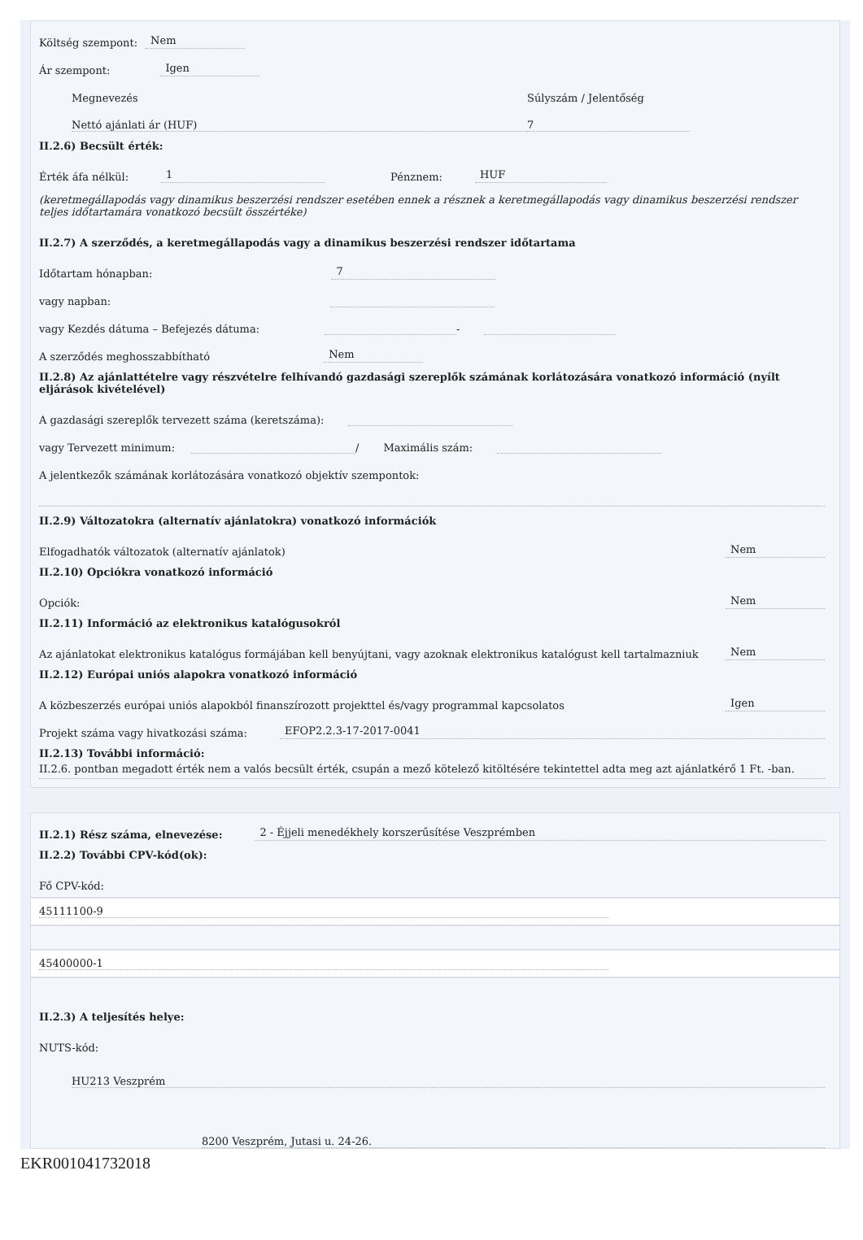Költség szempont: Nem
Ár szempont: Igen
Megnevezés Súlyszám / Jelentőség
Nettó ajánlati ár (HUF) 7
II.2.6) Becsült érték:
Érték áfa nélkül: 1 Pénznem: HUF
(keretmegállapodás vagy dinamikus beszerzési rendszer esetében ennek a résznek a keretmegállapodás vagy dinamikus beszerzési rendszer teljes időtartamára vonatkozó becsült összértéke)
II.2.7) A szerződés, a keretmegállapodás vagy a dinamikus beszerzési rendszer időtartama
Időtartam hónapban: 7
vagy napban:
vagy Kezdés dátuma – Befejezés dátuma: -
A szerződés meghosszabbítható Nem
II.2.8) Az ajánlattételre vagy részvételre felhívandó gazdasági szereplők számának korlátozására vonatkozó információ (nyílt eljárások kivételével)
A gazdasági szereplők tervezett száma (keretszáma):
vagy Tervezett minimum: / Maximális szám:
A jelentkezők számának korlátozására vonatkozó objektív szempontok:
II.2.9) Változatokra (alternatív ajánlatokra) vonatkozó információk
Elfogadhatók változatok (alternatív ajánlatok) Nem
II.2.10) Opciókra vonatkozó információ
Opciók: Nem
II.2.11) Információ az elektronikus katalógusokról
Az ajánlatokat elektronikus katalógus formájában kell benyújtani, vagy azoknak elektronikus katalógust kell tartalmazniuk Nem
II.2.12) Európai uniós alapokra vonatkozó információ
A közbeszerzés európai uniós alapokból finanszírozott projekttel és/vagy programmal kapcsolatos Igen
Projekt száma vagy hivatkozási száma: EFOP2.2.3-17-2017-0041
II.2.13) További információ:
II.2.6. pontban megadott érték nem a valós becsült érték, csupán a mező kötelező kitöltésére tekintettel adta meg azt ajánlatkérő 1 Ft. -ban.
II.2.1) Rész száma, elnevezése: 2 - Éjjeli menedékhely korszerűsítése Veszprémben
II.2.2) További CPV-kód(ok):
Fő CPV-kód:
45111100-9
45400000-1
II.2.3) A teljesítés helye:
NUTS-kód:
HU213 Veszprém
8200 Veszprém, Jutasi u. 24-26.
EKR001041732018